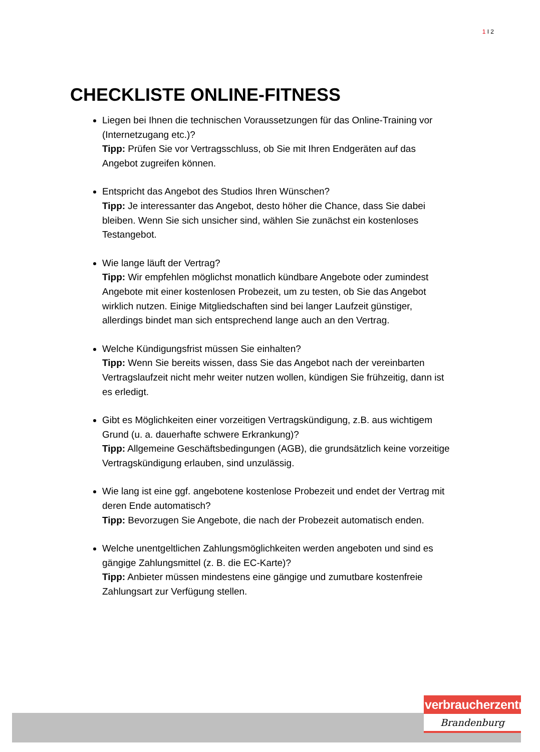1 I 2
CHECKLISTE ONLINE-FITNESS
Liegen bei Ihnen die technischen Voraussetzungen für das Online-Training vor (Internetzugang etc.)?
Tipp: Prüfen Sie vor Vertragsschluss, ob Sie mit Ihren Endgeräten auf das Angebot zugreifen können.
Entspricht das Angebot des Studios Ihren Wünschen?
Tipp: Je interessanter das Angebot, desto höher die Chance, dass Sie dabei bleiben. Wenn Sie sich unsicher sind, wählen Sie zunächst ein kostenloses Testangebot.
Wie lange läuft der Vertrag?
Tipp: Wir empfehlen möglichst monatlich kündbare Angebote oder zumindest Angebote mit einer kostenlosen Probezeit, um zu testen, ob Sie das Angebot wirklich nutzen. Einige Mitgliedschaften sind bei langer Laufzeit günstiger, allerdings bindet man sich entsprechend lange auch an den Vertrag.
Welche Kündigungsfrist müssen Sie einhalten?
Tipp: Wenn Sie bereits wissen, dass Sie das Angebot nach der vereinbarten Vertragslaufzeit nicht mehr weiter nutzen wollen, kündigen Sie frühzeitig, dann ist es erledigt.
Gibt es Möglichkeiten einer vorzeitigen Vertragskündigung, z.B. aus wichtigem Grund (u. a. dauerhafte schwere Erkrankung)?
Tipp: Allgemeine Geschäftsbedingungen (AGB), die grundsätzlich keine vorzeitige Vertragskündigung erlauben, sind unzulässig.
Wie lang ist eine ggf. angebotene kostenlose Probezeit und endet der Vertrag mit deren Ende automatisch?
Tipp: Bevorzugen Sie Angebote, die nach der Probezeit automatisch enden.
Welche unentgeltlichen Zahlungsmöglichkeiten werden angeboten und sind es gängige Zahlungsmittel (z. B. die EC-Karte)?
Tipp: Anbieter müssen mindestens eine gängige und zumutbare kostenfreie Zahlungsart zur Verfügung stellen.
verbraucherzentrale
Brandenburg